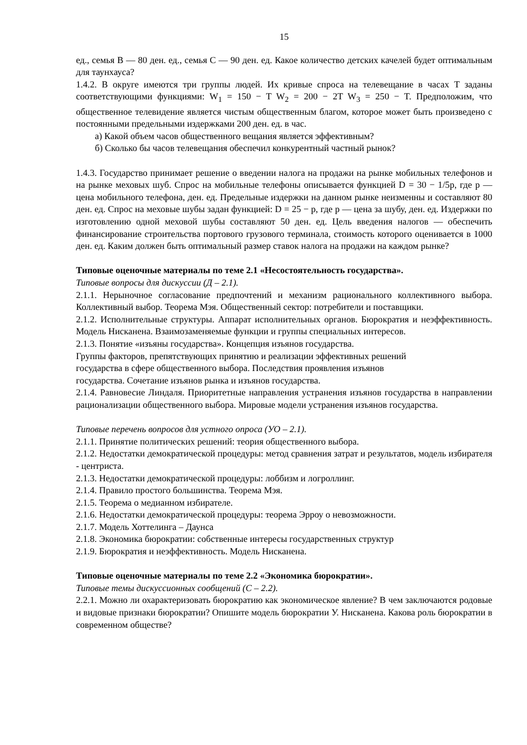15
ед., семья B — 80 ден. ед., семья C — 90 ден. ед. Какое количество детских качелей будет оптимальным для таунхауса?
1.4.2. В округе имеются три группы людей. Их кривые спроса на телевещание в часах T заданы соответствующими функциями: W<sub>1</sub> = 150 − T W<sub>2</sub> = 200 − 2T W<sub>3</sub> = 250 − T. Предположим, что общественное телевидение является чистым общественным благом, которое может быть произведено с постоянными предельными издержками 200 ден. ед. в час.
а) Какой объем часов общественного вещания является эффективным?
б) Сколько бы часов телевещания обеспечил конкурентный частный рынок?
1.4.3. Государство принимает решение о введении налога на продажи на рынке мобильных телефонов и на рынке меховых шуб. Спрос на мобильные телефоны описывается функцией D = 30 − 1/5p, где p — цена мобильного телефона, ден. ед. Предельные издержки на данном рынке неизменны и составляют 80 ден. ед. Спрос на меховые шубы задан функцией: D = 25 − p, где p — цена за шубу, ден. ед. Издержки по изготовлению одной меховой шубы составляют 50 ден. ед. Цель введения налогов — обеспечить финансирование строительства портового грузового терминала, стоимость которого оценивается в 1000 ден. ед. Каким должен быть оптимальный размер ставок налога на продажи на каждом рынке?
Типовые оценочные материалы по теме 2.1 «Несостоятельность государства».
Типовые вопросы для дискуссии (Д – 2.1).
2.1.1. Нерыночное согласование предпочтений и механизм рационального коллективного выбора. Коллективный выбор. Теорема Мэя. Общественный сектор: потребители и поставщики.
2.1.2. Исполнительные структуры. Аппарат исполнительных органов. Бюрократия и неэффективность. Модель Нисканена. Взаимозаменяемые функции и группы специальных интересов.
2.1.3. Понятие «изъяны государства». Концепция изъянов государства.
Группы факторов, препятствующих принятию и реализации эффективных решений
государства в сфере общественного выбора. Последствия проявления изъянов
государства. Сочетание изъянов рынка и изъянов государства.
2.1.4. Равновесие Линдаля. Приоритетные направления устранения изъянов государства в направлении рационализации общественного выбора. Мировые модели устранения изъянов государства.
Типовые перечень вопросов для устного опроса (УО – 2.1).
2.1.1. Принятие политических решений: теория общественного выбора.
2.1.2. Недостатки демократической процедуры: метод сравнения затрат и результатов, модель избирателя - центриста.
2.1.3. Недостатки демократической процедуры: лоббизм и логроллинг.
2.1.4. Правило простого большинства. Теорема Мэя.
2.1.5. Теорема о медианном избирателе.
2.1.6. Недостатки демократической процедуры: теорема Эрроу о невозможности.
2.1.7. Модель Хоттелинга – Даунса
2.1.8. Экономика бюрократии: собственные интересы государственных структур
2.1.9. Бюрократия и неэффективность. Модель Нисканена.
Типовые оценочные материалы по теме 2.2 «Экономика бюрократии».
Типовые темы дискуссионных сообщений (С – 2.2).
2.2.1. Можно ли охарактеризовать бюрократию как экономическое явление? В чем заключаются родовые и видовые признаки бюрократии? Опишите модель бюрократии У. Нисканена. Какова роль бюрократии в современном обществе?